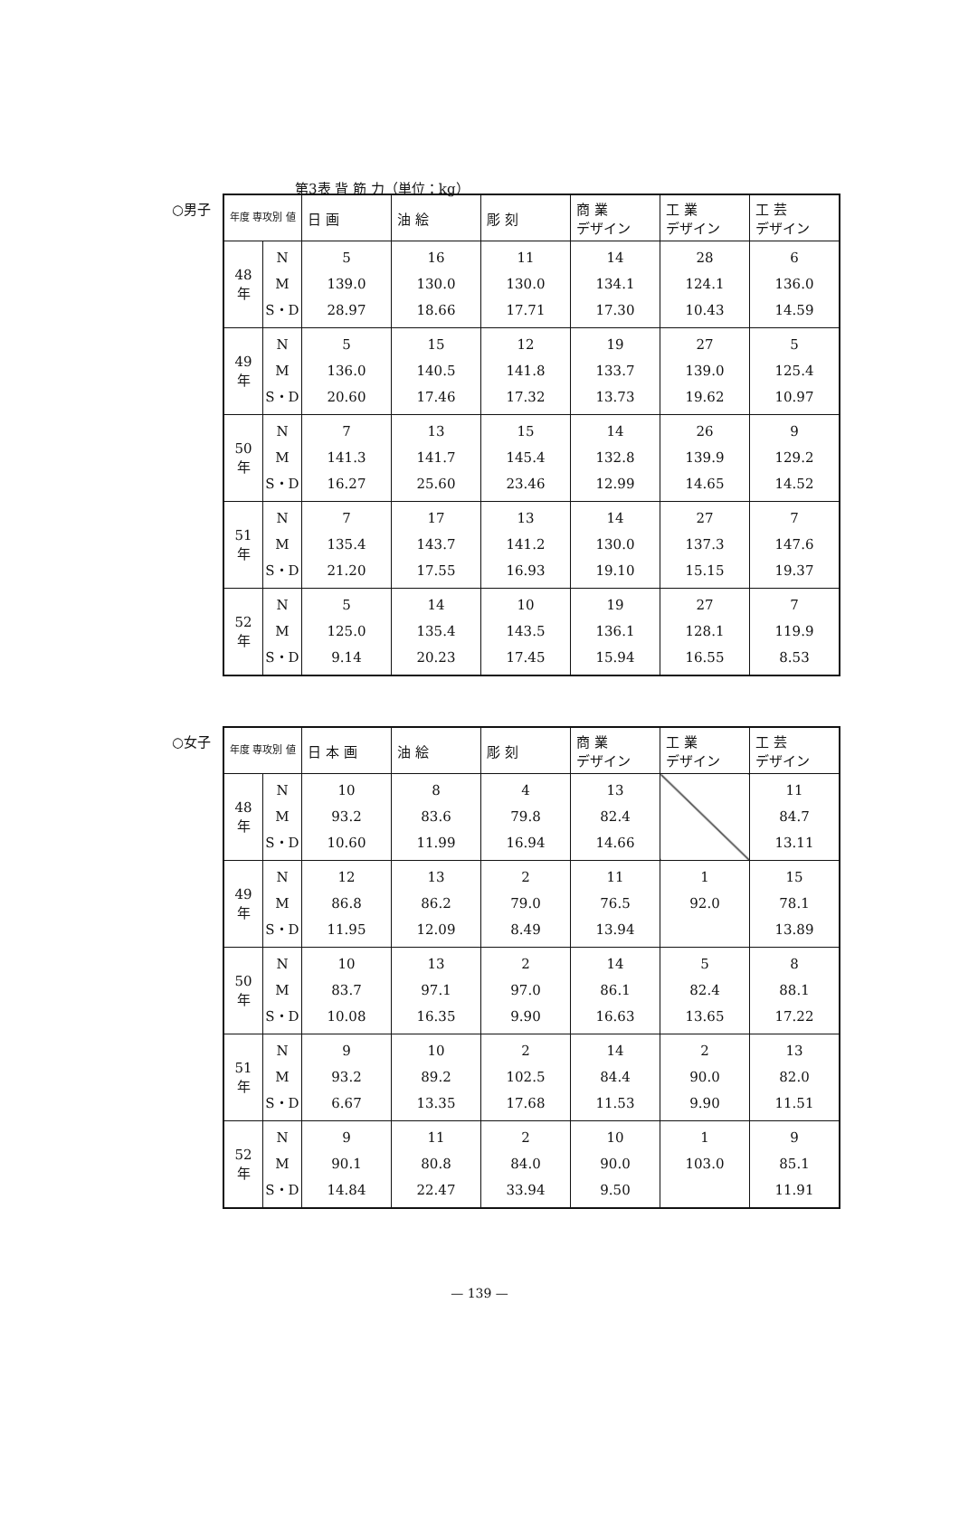第3表 背 筋 力（単位：kg）
○男子
| 年度 専攻別 値 | | 日 画 | 油 絵 | 彫 刻 | 商 業 デザイン | 工 業 デザイン | 工 芸 デザイン |
| --- | --- | --- | --- | --- | --- | --- | --- |
| 48 年 | N M S・D | 5 139.0 28.97 | 16 130.0 18.66 | 11 130.0 17.71 | 14 134.1 17.30 | 28 124.1 10.43 | 6 136.0 14.59 |
| 49 年 | N M S・D | 5 136.0 20.60 | 15 140.5 17.46 | 12 141.8 17.32 | 19 133.7 13.73 | 27 139.0 19.62 | 5 125.4 10.97 |
| 50 年 | N M S・D | 7 141.3 16.27 | 13 141.7 25.60 | 15 145.4 23.46 | 14 132.8 12.99 | 26 139.9 14.65 | 9 129.2 14.52 |
| 51 年 | N M S・D | 7 135.4 21.20 | 17 143.7 17.55 | 13 141.2 16.93 | 14 130.0 19.10 | 27 137.3 15.15 | 7 147.6 19.37 |
| 52 年 | N M S・D | 5 125.0 9.14 | 14 135.4 20.23 | 10 143.5 17.45 | 19 136.1 15.94 | 27 128.1 16.55 | 7 119.9 8.53 |
○女子
| 年度 専攻別 値 | | 日 本 画 | 油 絵 | 彫 刻 | 商 業 デザイン | 工 業 デザイン | 工 芸 デザイン |
| --- | --- | --- | --- | --- | --- | --- | --- |
| 48 年 | N M S・D | 10 93.2 10.60 | 8 83.6 11.99 | 4 79.8 16.94 | 13 82.4 14.66 | | 11 84.7 13.11 |
| 49 年 | N M S・D | 12 86.8 11.95 | 13 86.2 12.09 | 2 79.0 8.49 | 11 76.5 13.94 | 1 92.0 | 15 78.1 13.89 |
| 50 年 | N M S・D | 10 83.7 10.08 | 13 97.1 16.35 | 2 97.0 9.90 | 14 86.1 16.63 | 5 82.4 13.65 | 8 88.1 17.22 |
| 51 年 | N M S・D | 9 93.2 6.67 | 10 89.2 13.35 | 2 102.5 17.68 | 14 84.4 11.53 | 2 90.0 9.90 | 13 82.0 11.51 |
| 52 年 | N M S・D | 9 90.1 14.84 | 11 80.8 22.47 | 2 84.0 33.94 | 10 90.0 9.50 | 1 103.0 | 9 85.1 11.91 |
— 139 —